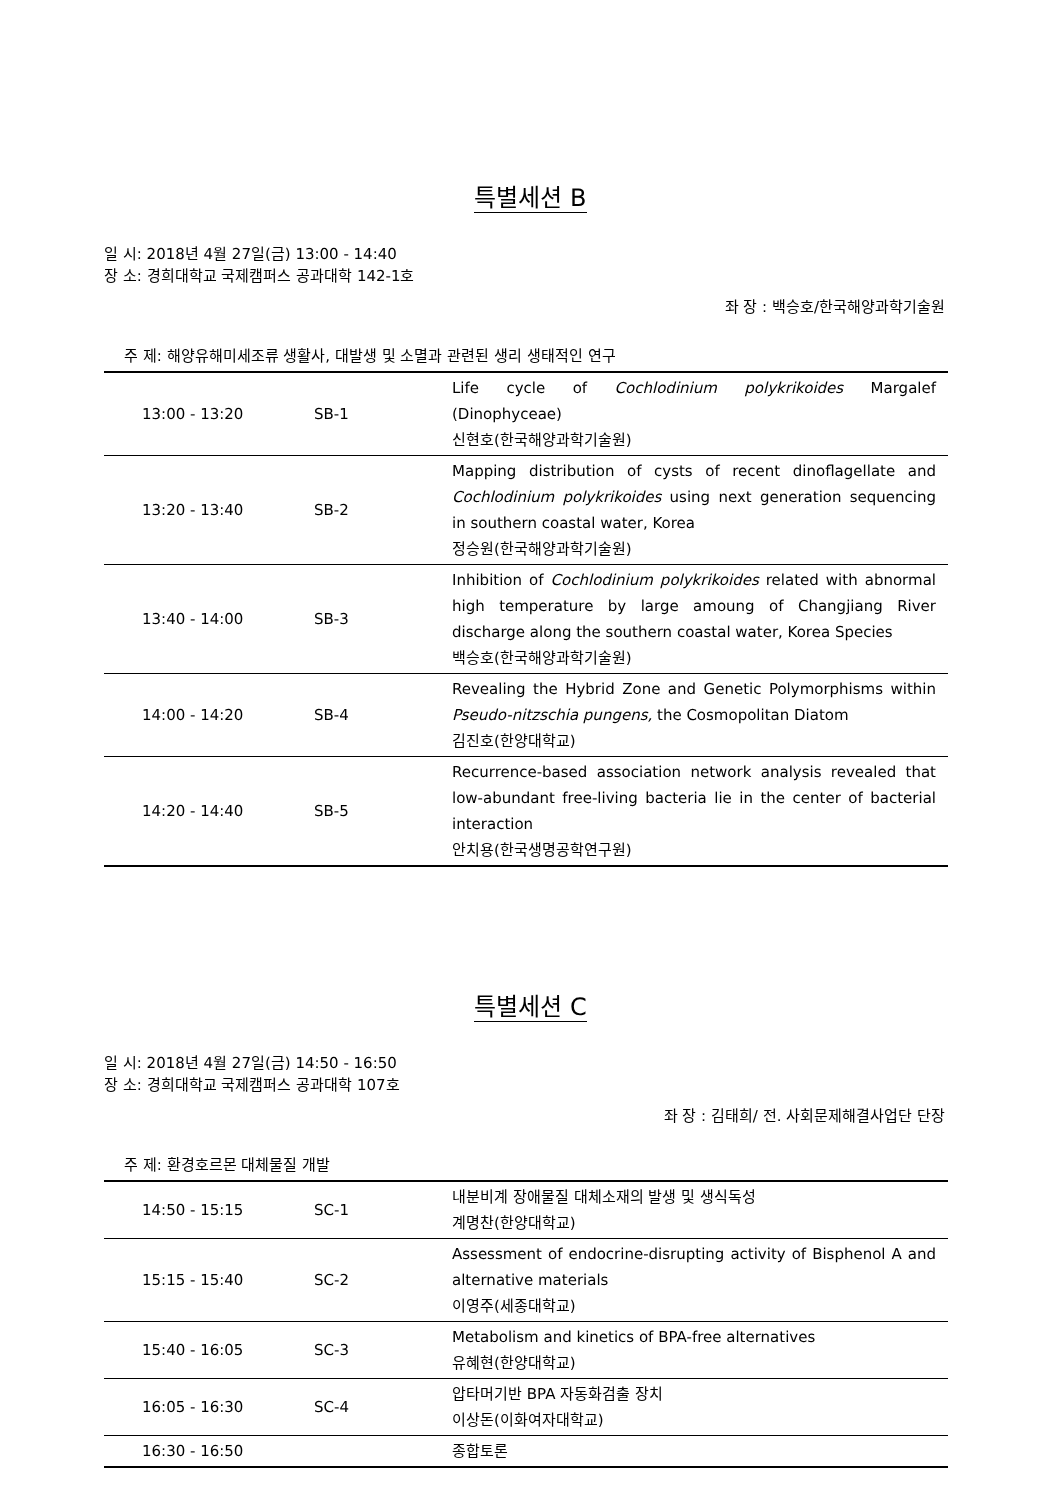특별세션 B
일 시: 2018년 4월 27일(금) 13:00 - 14:40
장 소: 경희대학교 국제캠퍼스 공과대학 142-1호
좌 장 : 백승호/한국해양과학기술원
주 제: 해양유해미세조류 생활사, 대발생 및 소멸과 관련된 생리 생태적인 연구
| 13:00 - 13:20 | SB-1 | Life cycle of Cochlodinium polykrikoides Margalef (Dinophyceae) 신현호(한국해양과학기술원) |
| 13:20 - 13:40 | SB-2 | Mapping distribution of cysts of recent dinoflagellate and Cochlodinium polykrikoides using next generation sequencing in southern coastal water, Korea 정승원(한국해양과학기술원) |
| 13:40 - 14:00 | SB-3 | Inhibition of Cochlodinium polykrikoides related with abnormal high temperature by large amoung of Changjiang River discharge along the southern coastal water, Korea Species 백승호(한국해양과학기술원) |
| 14:00 - 14:20 | SB-4 | Revealing the Hybrid Zone and Genetic Polymorphisms within Pseudo-nitzschia pungens, the Cosmopolitan Diatom 김진호(한양대학교) |
| 14:20 - 14:40 | SB-5 | Recurrence-based association network analysis revealed that low-abundant free-living bacteria lie in the center of bacterial interaction 안치용(한국생명공학연구원) |
특별세션 C
일 시: 2018년 4월 27일(금) 14:50 - 16:50
장 소: 경희대학교 국제캠퍼스 공과대학 107호
좌 장 : 김태희/ 전. 사회문제해결사업단 단장
주 제: 환경호르몬 대체물질 개발
| 14:50 - 15:15 | SC-1 | 내분비계 장애물질 대체소재의 발생 및 생식독성 계명찬(한양대학교) |
| 15:15 - 15:40 | SC-2 | Assessment of endocrine-disrupting activity of Bisphenol A and alternative materials 이영주(세종대학교) |
| 15:40 - 16:05 | SC-3 | Metabolism and kinetics of BPA-free alternatives 유혜현(한양대학교) |
| 16:05 - 16:30 | SC-4 | 압타머기반 BPA 자동화검출 장치 이상돈(이화여자대학교) |
| 16:30 - 16:50 | | 종합토론 |